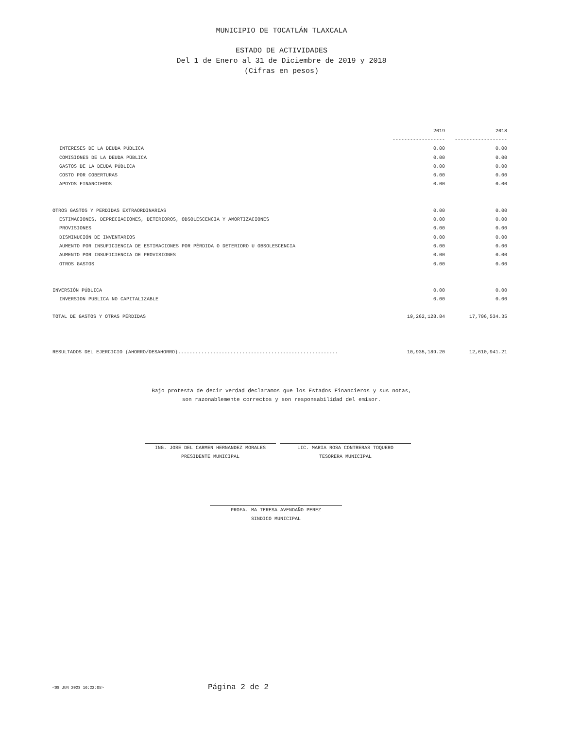MUNICIPIO DE TOCATLÁN TLAXCALA
ESTADO DE ACTIVIDADES
Del 1 de Enero al 31 de Diciembre de 2019 y 2018
(Cifras en pesos)
| | 2019 | 2018 |
| --- | --- | --- |
| | ------------------ | ------------------ |
| INTERESES DE LA DEUDA PÚBLICA | 0.00 | 0.00 |
| COMISIONES DE LA DEUDA PÚBLICA | 0.00 | 0.00 |
| GASTOS DE LA DEUDA PÚBLICA | 0.00 | 0.00 |
| COSTO POR COBERTURAS | 0.00 | 0.00 |
| APOYOS FINANCIEROS | 0.00 | 0.00 |
| OTROS GASTOS Y PERDIDAS EXTRAORDINARIAS | 0.00 | 0.00 |
| ESTIMACIONES, DEPRECIACIONES, DETERIOROS, OBSOLESCENCIA Y AMORTIZACIONES | 0.00 | 0.00 |
| PROVISIONES | 0.00 | 0.00 |
| DISMINUCIÓN DE INVENTARIOS | 0.00 | 0.00 |
| AUMENTO POR INSUFICIENCIA DE ESTIMACIONES POR PÉRDIDA O DETERIORO U OBSOLESCENCIA | 0.00 | 0.00 |
| AUMENTO POR INSUFICIENCIA DE PROVISIONES | 0.00 | 0.00 |
| OTROS GASTOS | 0.00 | 0.00 |
| INVERSIÓN PÚBLICA | 0.00 | 0.00 |
| INVERSION PUBLICA NO CAPITALIZABLE | 0.00 | 0.00 |
| TOTAL DE GASTOS Y OTRAS PÉRDIDAS | 19,262,128.84 | 17,706,534.35 |
| RESULTADOS DEL EJERCICIO (AHORRO/DESAHORRO)....................................................... | 10,935,189.20 | 12,610,941.21 |
Bajo protesta de decir verdad declaramos que los Estados Financieros y sus notas,
son razonablemente correctos y son responsabilidad del emisor.
ING. JOSE DEL CARMEN HERNANDEZ MORALES
PRESIDENTE MUNICIPAL
LIC. MARIA ROSA CONTRERAS TOQUERO
TESORERA MUNICIPAL
PROFA. MA TERESA AVENDAÑO PEREZ
SINDICO MUNICIPAL
<08 JUN 2023 16:22:05> Página 2 de 2